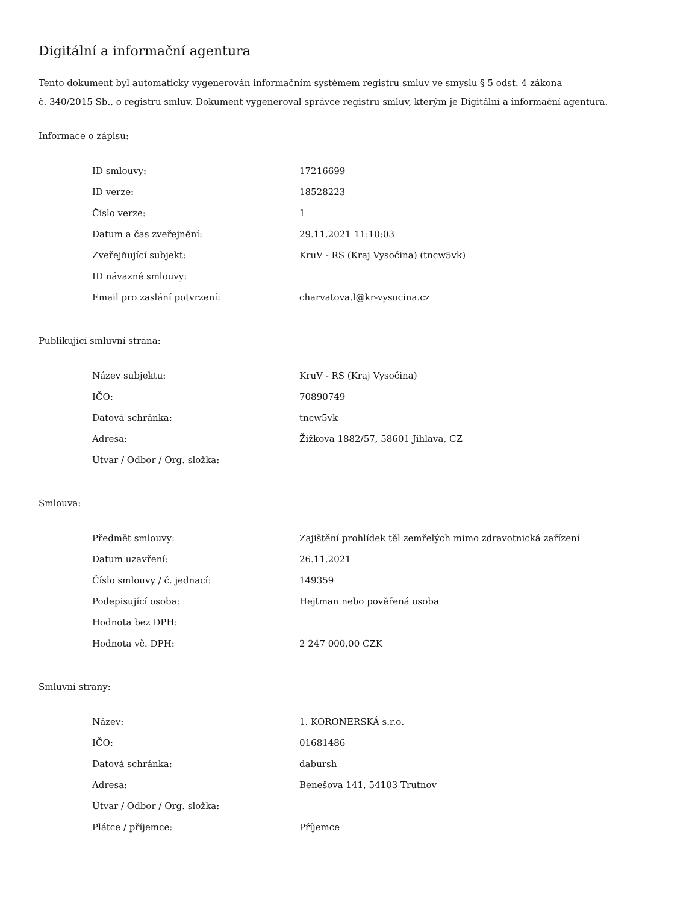Digitální a informační agentura
Tento dokument byl automaticky vygenerován informačním systémem registru smluv ve smyslu § 5 odst. 4 zákona
č. 340/2015 Sb., o registru smluv. Dokument vygeneroval správce registru smluv, kterým je Digitální a informační agentura.
Informace o zápisu:
| ID smlouvy: | 17216699 |
| ID verze: | 18528223 |
| Číslo verze: | 1 |
| Datum a čas zveřejnění: | 29.11.2021 11:10:03 |
| Zveřejňující subjekt: | KruV - RS (Kraj Vysočina) (tncw5vk) |
| ID návazné smlouvy: | |
| Email pro zaslání potvrzení: | charvatova.l@kr-vysocina.cz |
Publikující smluvní strana:
| Název subjektu: | KruV - RS (Kraj Vysočina) |
| IČO: | 70890749 |
| Datová schránka: | tncw5vk |
| Adresa: | Žižkova 1882/57, 58601 Jihlava, CZ |
| Útvar / Odbor / Org. složka: | |
Smlouva:
| Předmět smlouvy: | Zajištění prohlídek těl zemřelých mimo zdravotnická zařízení |
| Datum uzavření: | 26.11.2021 |
| Číslo smlouvy / č. jednací: | 149359 |
| Podepisující osoba: | Hejtman nebo pověřená osoba |
| Hodnota bez DPH: | |
| Hodnota vč. DPH: | 2 247 000,00 CZK |
Smluvní strany:
| Název: | 1. KORONERSKÁ s.r.o. |
| IČO: | 01681486 |
| Datová schránka: | dabursh |
| Adresa: | Benešova 141, 54103 Trutnov |
| Útvar / Odbor / Org. složka: | |
| Plátce / příjemce: | Příjemce |